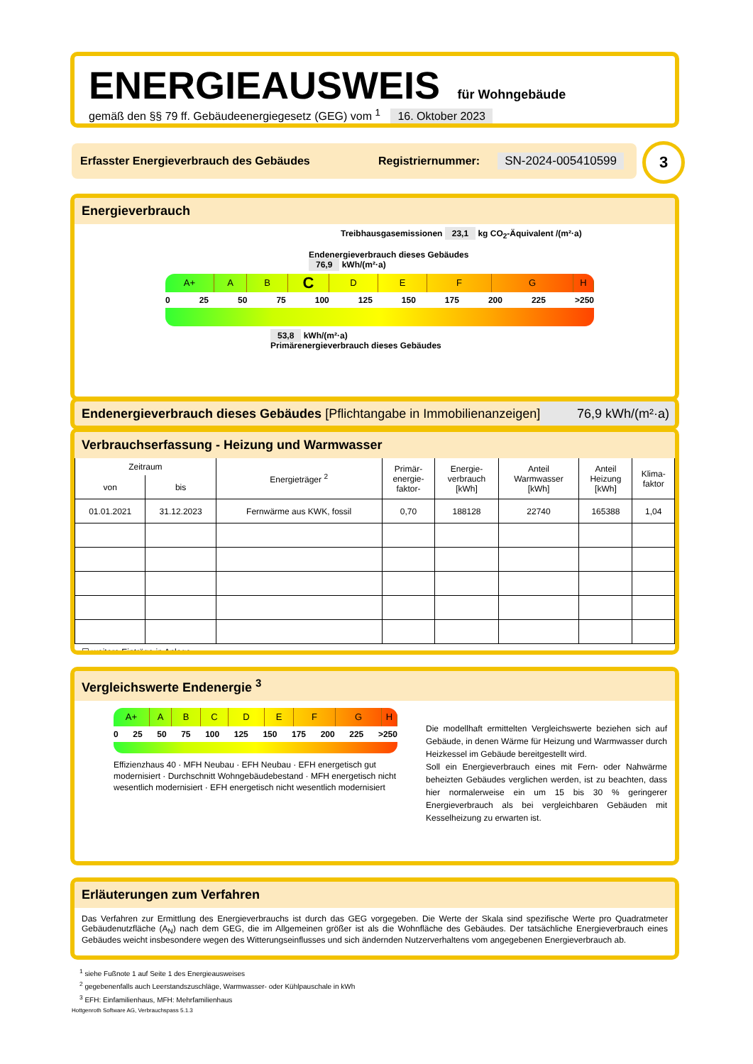ENERGIEAUSWEIS für Wohngebäude
gemäß den §§ 79 ff. Gebäudeenergiegesetz (GEG) vom <sup>1</sup> 16. Oktober 2023
Erfasster Energieverbrauch des Gebäudes Registriernummer: SN-2024-005410599 3
Energieverbrauch
Treibhausgasemissionen 23,1 kg CO<sub>2</sub>-Äquivalent /(m²·a)
Endenergieverbrauch dieses Gebäudes
76,9 kWh/(m²·a)
A+ A B
C
D E F G H
0 25 50 75 100 125 150 175 200 225 >250
53,8 kWh/(m²·a)
Primärenergieverbrauch dieses Gebäudes
Endenergieverbrauch dieses Gebäudes [Pflichtangabe in Immobilienanzeigen] 76,9 kWh/(m²·a)
Verbrauchserfassung - Heizung und Warmwasser
| Zeitraum | | Energieträger <sup>2</sup> | Primär- energie- faktor- | Energie- verbrauch [kWh] | Anteil Warmwasser [kWh] | Anteil Heizung [kWh] | Klima- faktor |
| --- | --- | --- | --- | --- | --- | --- | --- |
| von | bis | | | | | | |
| 01.01.2021 | 31.12.2023 | Fernwärme aus KWK, fossil | 0,70 | 188128 | 22740 | 165388 | 1,04 |
☐ weitere Einträge in Anlage
Vergleichswerte Endenergie <sup>3</sup>
A+ A B C D E F G H
0 25 50 75 100 125 150 175 200 225 >250
Effizienzhaus 40 · MFH Neubau · EFH Neubau · EFH energetisch gut modernisiert · Durchschnitt Wohngebäudebestand · MFH energetisch nicht wesentlich modernisiert · EFH energetisch nicht wesentlich modernisiert
Die modellhaft ermittelten Vergleichswerte beziehen sich auf Gebäude, in denen Wärme für Heizung und Warmwasser durch Heizkessel im Gebäude bereitgestellt wird.
Soll ein Energieverbrauch eines mit Fern- oder Nahwärme beheizten Gebäudes verglichen werden, ist zu beachten, dass hier normalerweise ein um 15 bis 30 % geringerer Energieverbrauch als bei vergleichbaren Gebäuden mit Kesselheizung zu erwarten ist.
Erläuterungen zum Verfahren
Das Verfahren zur Ermittlung des Energieverbrauchs ist durch das GEG vorgegeben. Die Werte der Skala sind spezifische Werte pro Quadratmeter Gebäudenutzfläche (A<sub>N</sub>) nach dem GEG, die im Allgemeinen größer ist als die Wohnfläche des Gebäudes. Der tatsächliche Energieverbrauch eines Gebäudes weicht insbesondere wegen des Witterungseinflusses und sich ändernden Nutzerverhaltens vom angegebenen Energieverbrauch ab.
<sup>1</sup> siehe Fußnote 1 auf Seite 1 des Energieausweises
<sup>2</sup> gegebenenfalls auch Leerstandszuschläge, Warmwasser- oder Kühlpauschale in kWh
<sup>3</sup> EFH: Einfamilienhaus, MFH: Mehrfamilienhaus
Hottgenroth Software AG, Verbrauchspass 5.1.3